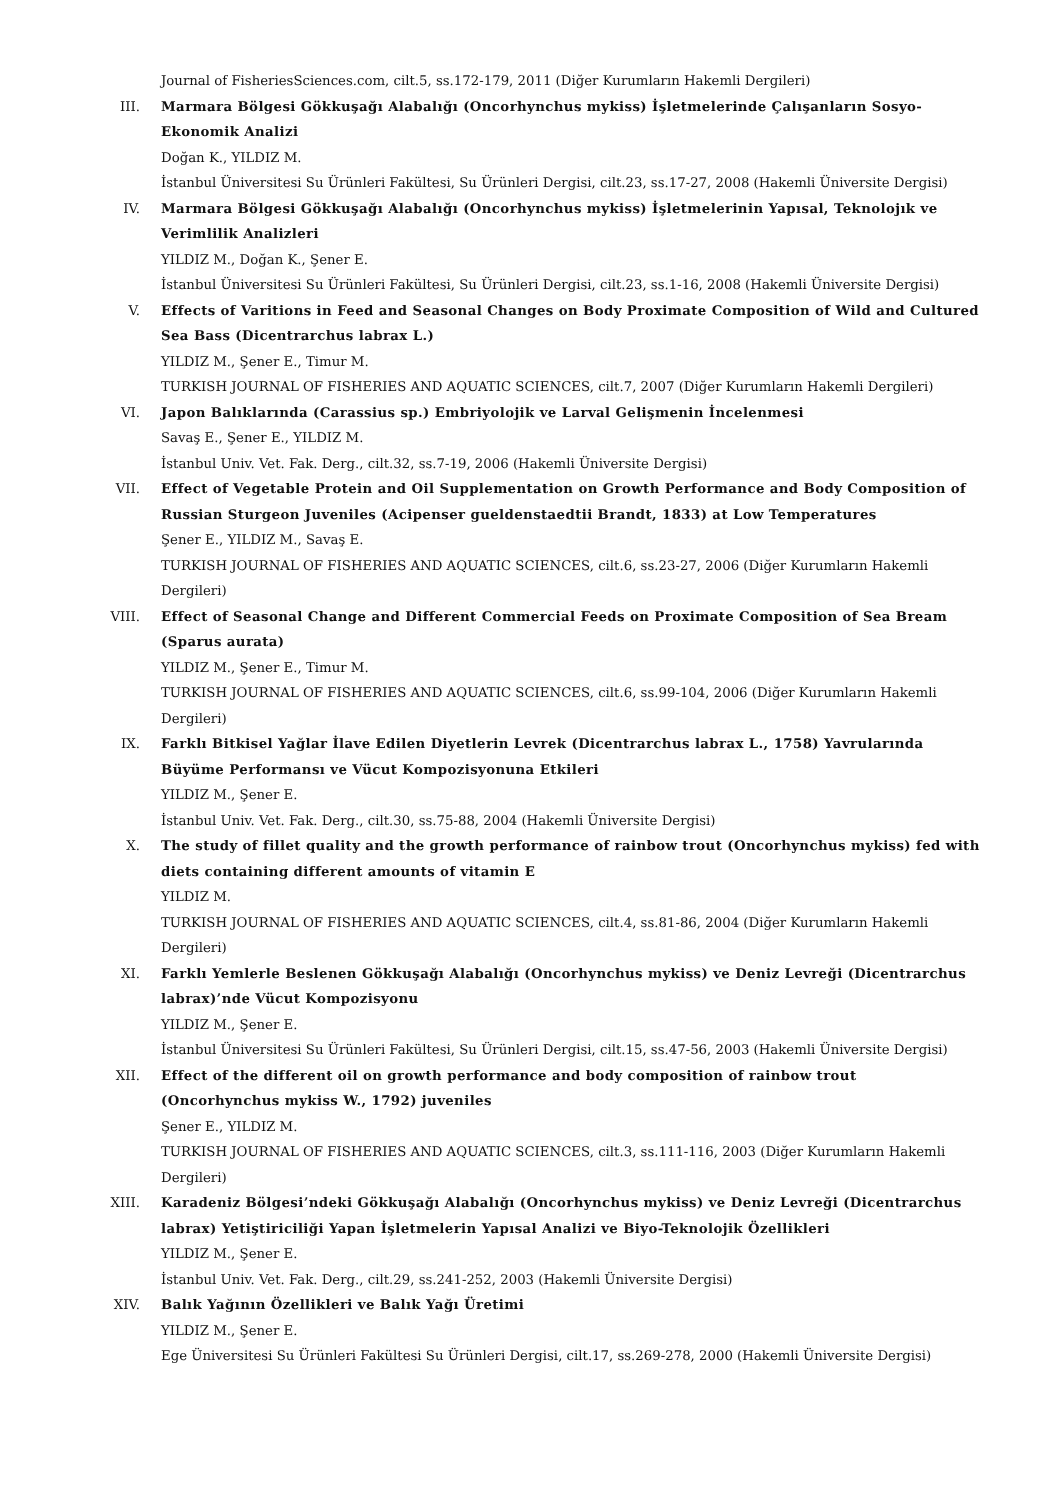Journal of FisheriesSciences.com, cilt.5, ss.172-179, 2011 (Diğer Kurumların Hakemli Dergileri)
III. Marmara Bölgesi Gökkuşağı Alabalığı (Oncorhynchus mykiss) İşletmelerinde Çalışanların Sosyo-Ekonomik Analizi
Doğan K., YILDIZ M.
İstanbul Üniversitesi Su Ürünleri Fakültesi, Su Ürünleri Dergisi, cilt.23, ss.17-27, 2008 (Hakemli Üniversite Dergisi)
IV. Marmara Bölgesi Gökkuşağı Alabalığı (Oncorhynchus mykiss) İşletmelerinin Yapısal, Teknolojık ve Verimlilik Analizleri
YILDIZ M., Doğan K., Şener E.
İstanbul Üniversitesi Su Ürünleri Fakültesi, Su Ürünleri Dergisi, cilt.23, ss.1-16, 2008 (Hakemli Üniversite Dergisi)
V. Effects of Varitions in Feed and Seasonal Changes on Body Proximate Composition of Wild and Cultured Sea Bass (Dicentrarchus labrax L.)
YILDIZ M., Şener E., Timur M.
TURKISH JOURNAL OF FISHERIES AND AQUATIC SCIENCES, cilt.7, 2007 (Diğer Kurumların Hakemli Dergileri)
VI. Japon Balıklarında (Carassius sp.) Embriyolojik ve Larval Gelişmenin İncelenmesi
Savaş E., Şener E., YILDIZ M.
İstanbul Univ. Vet. Fak. Derg., cilt.32, ss.7-19, 2006 (Hakemli Üniversite Dergisi)
VII. Effect of Vegetable Protein and Oil Supplementation on Growth Performance and Body Composition of Russian Sturgeon Juveniles (Acipenser gueldenstaedtii Brandt, 1833) at Low Temperatures
Şener E., YILDIZ M., Savaş E.
TURKISH JOURNAL OF FISHERIES AND AQUATIC SCIENCES, cilt.6, ss.23-27, 2006 (Diğer Kurumların Hakemli Dergileri)
VIII. Effect of Seasonal Change and Different Commercial Feeds on Proximate Composition of Sea Bream (Sparus aurata)
YILDIZ M., Şener E., Timur M.
TURKISH JOURNAL OF FISHERIES AND AQUATIC SCIENCES, cilt.6, ss.99-104, 2006 (Diğer Kurumların Hakemli Dergileri)
IX. Farklı Bitkisel Yağlar İlave Edilen Diyetlerin Levrek (Dicentrarchus labrax L., 1758) Yavrularında Büyüme Performansı ve Vücut Kompozisyonuna Etkileri
YILDIZ M., Şener E.
İstanbul Univ. Vet. Fak. Derg., cilt.30, ss.75-88, 2004 (Hakemli Üniversite Dergisi)
X. The study of fillet quality and the growth performance of rainbow trout (Oncorhynchus mykiss) fed with diets containing different amounts of vitamin E
YILDIZ M.
TURKISH JOURNAL OF FISHERIES AND AQUATIC SCIENCES, cilt.4, ss.81-86, 2004 (Diğer Kurumların Hakemli Dergileri)
XI. Farklı Yemlerle Beslenen Gökkuşağı Alabalığı (Oncorhynchus mykiss) ve Deniz Levreği (Dicentrarchus labrax)’nde Vücut Kompozisyonu
YILDIZ M., Şener E.
İstanbul Üniversitesi Su Ürünleri Fakültesi, Su Ürünleri Dergisi, cilt.15, ss.47-56, 2003 (Hakemli Üniversite Dergisi)
XII. Effect of the different oil on growth performance and body composition of rainbow trout (Oncorhynchus mykiss W., 1792) juveniles
Şener E., YILDIZ M.
TURKISH JOURNAL OF FISHERIES AND AQUATIC SCIENCES, cilt.3, ss.111-116, 2003 (Diğer Kurumların Hakemli Dergileri)
XIII. Karadeniz Bölgesi’ndeki Gökkuşağı Alabalığı (Oncorhynchus mykiss) ve Deniz Levreği (Dicentrarchus labrax) Yetiştiriciliği Yapan İşletmelerin Yapısal Analizi ve Biyo-Teknolojik Özellikleri
YILDIZ M., Şener E.
İstanbul Univ. Vet. Fak. Derg., cilt.29, ss.241-252, 2003 (Hakemli Üniversite Dergisi)
XIV. Balık Yağının Özellikleri ve Balık Yağı Üretimi
YILDIZ M., Şener E.
Ege Üniversitesi Su Ürünleri Fakültesi Su Ürünleri Dergisi, cilt.17, ss.269-278, 2000 (Hakemli Üniversite Dergisi)